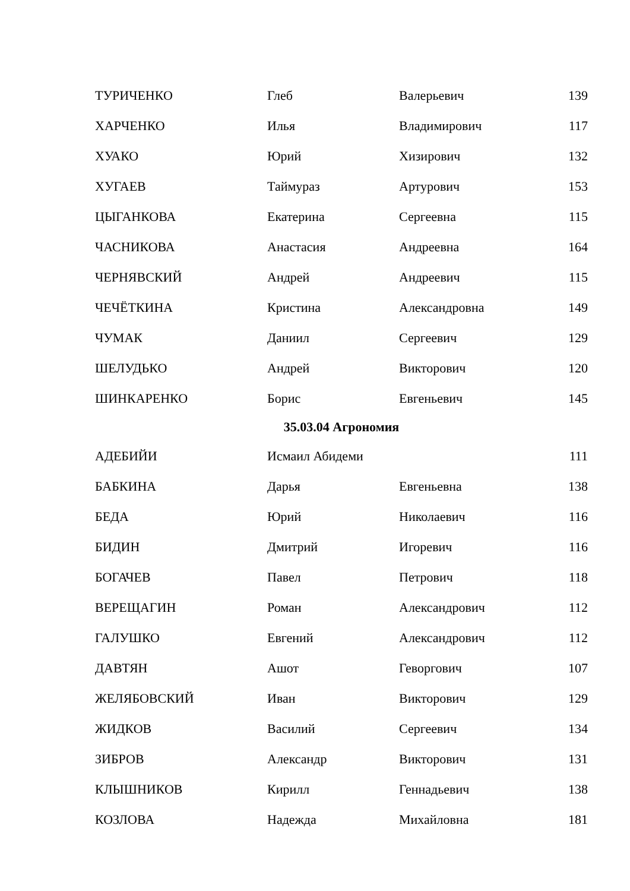| ТУРИЧЕНКО | Глеб | Валерьевич | 139 |
| ХАРЧЕНКО | Илья | Владимирович | 117 |
| ХУАКО | Юрий | Хизирович | 132 |
| ХУГАЕВ | Таймураз | Артурович | 153 |
| ЦЫГАНКОВА | Екатерина | Сергеевна | 115 |
| ЧАСНИКОВА | Анастасия | Андреевна | 164 |
| ЧЕРНЯВСКИЙ | Андрей | Андреевич | 115 |
| ЧЕЧЁТКИНА | Кристина | Александровна | 149 |
| ЧУМАК | Даниил | Сергеевич | 129 |
| ШЕЛУДЬКО | Андрей | Викторович | 120 |
| ШИНКАРЕНКО | Борис | Евгеньевич | 145 |
| 35.03.04 Агрономия | | | |
| АДЕБИЙИ | Исмаил Абидеми | | 111 |
| БАБКИНА | Дарья | Евгеньевна | 138 |
| БЕДА | Юрий | Николаевич | 116 |
| БИДИН | Дмитрий | Игоревич | 116 |
| БОГАЧЕВ | Павел | Петрович | 118 |
| ВЕРЕЩАГИН | Роман | Александрович | 112 |
| ГАЛУШКО | Евгений | Александрович | 112 |
| ДАВТЯН | Ашот | Геворгович | 107 |
| ЖЕЛЯБОВСКИЙ | Иван | Викторович | 129 |
| ЖИДКОВ | Василий | Сергеевич | 134 |
| ЗИБРОВ | Александр | Викторович | 131 |
| КЛЫШНИКОВ | Кирилл | Геннадьевич | 138 |
| КОЗЛОВА | Надежда | Михайловна | 181 |